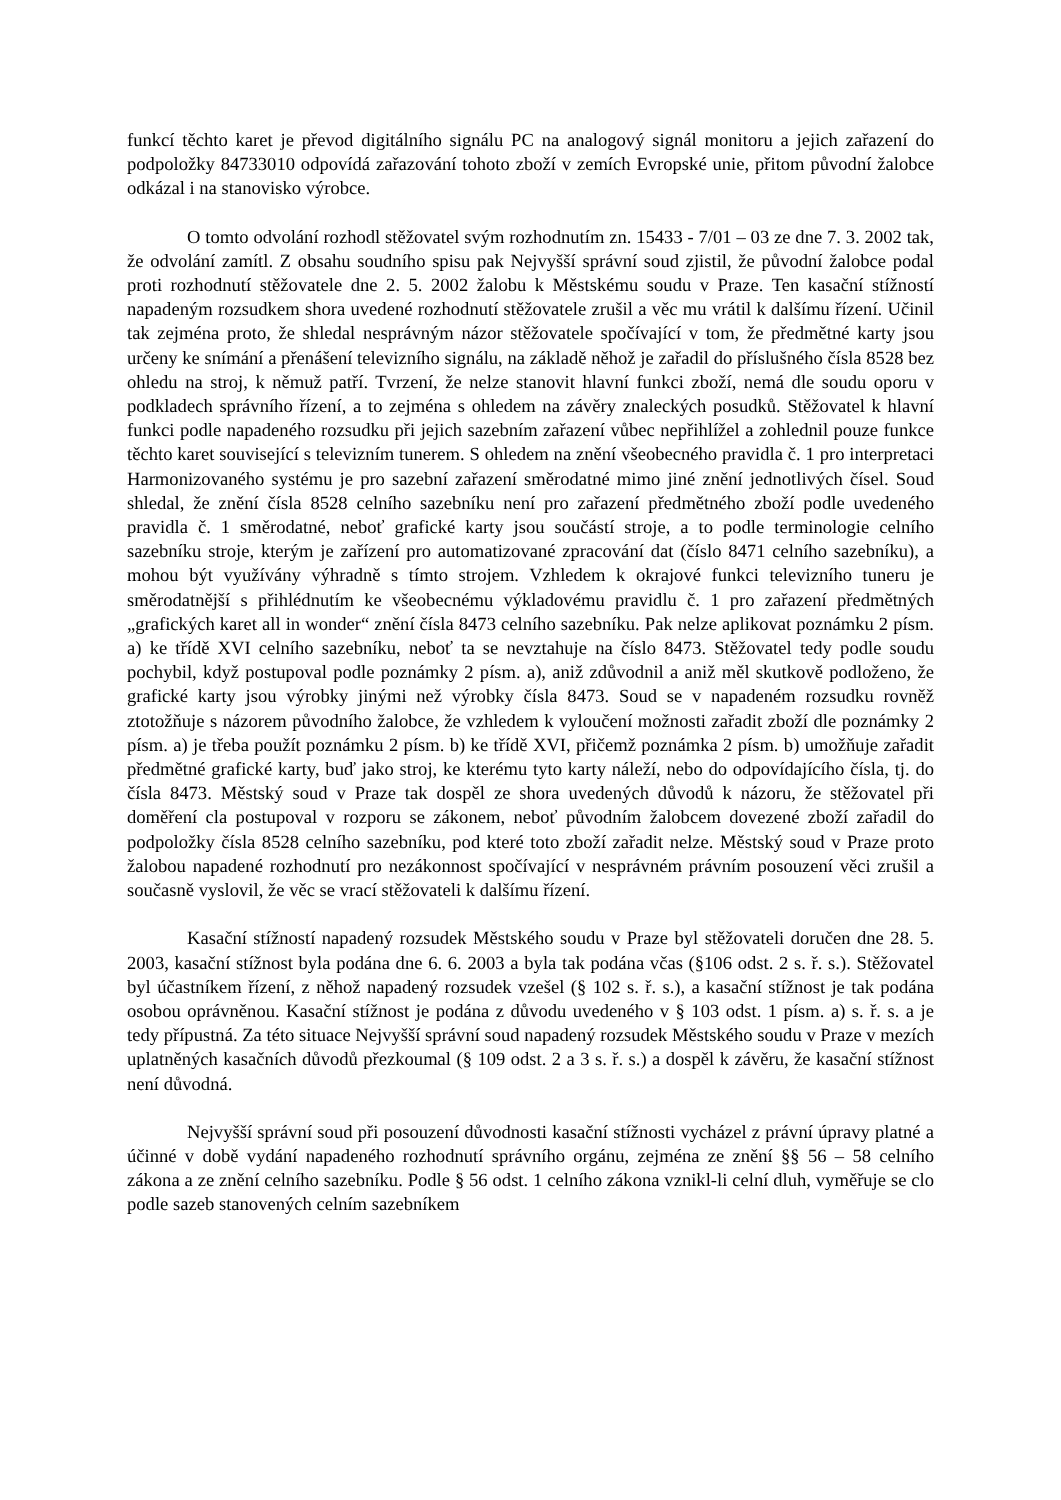funkcí těchto karet je převod digitálního signálu PC na analogový signál monitoru a jejich zařazení do podpoložky 84733010 odpovídá zařazování tohoto zboží v zemích Evropské unie, přitom původní žalobce odkázal i na stanovisko výrobce.
O tomto odvolání rozhodl stěžovatel svým rozhodnutím zn. 15433 - 7/01 – 03 ze dne 7. 3. 2002 tak, že odvolání zamítl. Z obsahu soudního spisu pak Nejvyšší správní soud zjistil, že původní žalobce podal proti rozhodnutí stěžovatele dne 2. 5. 2002 žalobu k Městskému soudu v Praze. Ten kasační stížností napadeným rozsudkem shora uvedené rozhodnutí stěžovatele zrušil a věc mu vrátil k dalšímu řízení. Učinil tak zejména proto, že shledal nesprávným názor stěžovatele spočívající v tom, že předmětné karty jsou určeny ke snímání a přenášení televizního signálu, na základě něhož je zařadil do příslušného čísla 8528 bez ohledu na stroj, k němuž patří. Tvrzení, že nelze stanovit hlavní funkci zboží, nemá dle soudu oporu v podkladech správního řízení, a to zejména s ohledem na závěry znaleckých posudků. Stěžovatel k hlavní funkci podle napadeného rozsudku při jejich sazebním zařazení vůbec nepřihlížel a zohlednil pouze funkce těchto karet související s televizním tunerem. S ohledem na znění všeobecného pravidla č. 1 pro interpretaci Harmonizovaného systému je pro sazební zařazení směrodatné mimo jiné znění jednotlivých čísel. Soud shledal, že znění čísla 8528 celního sazebníku není pro zařazení předmětného zboží podle uvedeného pravidla č. 1 směrodatné, neboť grafické karty jsou součástí stroje, a to podle terminologie celního sazebníku stroje, kterým je zařízení pro automatizované zpracování dat (číslo 8471 celního sazebníku), a mohou být využívány výhradně s tímto strojem. Vzhledem k okrajové funkci televizního tuneru je směrodatnější s přihlédnutím ke všeobecnému výkladovému pravidlu č. 1 pro zařazení předmětných „grafických karet all in wonder“ znění čísla 8473 celního sazebníku. Pak nelze aplikovat poznámku 2 písm. a) ke třídě XVI celního sazebníku, neboť ta se nevztahuje na číslo 8473. Stěžovatel tedy podle soudu pochybil, když postupoval podle poznámky 2 písm. a), aniž zdůvodnil a aniž měl skutkově podloženo, že grafické karty jsou výrobky jinými než výrobky čísla 8473. Soud se v napadeném rozsudku rovněž ztotožňuje s názorem původního žalobce, že vzhledem k vyloučení možnosti zařadit zboží dle poznámky 2 písm. a) je třeba použít poznámku 2 písm. b) ke třídě XVI, přičemž poznámka 2 písm. b) umožňuje zařadit předmětné grafické karty, buď jako stroj, ke kterému tyto karty náleží, nebo do odpovídajícího čísla, tj. do čísla 8473. Městský soud v Praze tak dospěl ze shora uvedených důvodů k názoru, že stěžovatel při doměření cla postupoval v rozporu se zákonem, neboť původním žalobcem dovezené zboží zařadil do podpoložky čísla 8528 celního sazebníku, pod které toto zboží zařadit nelze. Městský soud v Praze proto žalobou napadené rozhodnutí pro nezákonnost spočívající v nesprávném právním posouzení věci zrušil a současně vyslovil, že věc se vrací stěžovateli k dalšímu řízení.
Kasační stížností napadený rozsudek Městského soudu v Praze byl stěžovateli doručen dne 28. 5. 2003, kasační stížnost byla podána dne 6. 6. 2003 a byla tak podána včas (§106 odst. 2 s. ř. s.). Stěžovatel byl účastníkem řízení, z něhož napadený rozsudek vzešel (§ 102 s. ř. s.), a kasační stížnost je tak podána osobou oprávněnou. Kasační stížnost je podána z důvodu uvedeného v § 103 odst. 1 písm. a) s. ř. s. a je tedy přípustná. Za této situace Nejvyšší správní soud napadený rozsudek Městského soudu v Praze v mezích uplatněných kasačních důvodů přezkoumal (§ 109 odst. 2 a 3 s. ř. s.) a dospěl k závěru, že kasační stížnost není důvodná.
Nejvyšší správní soud při posouzení důvodnosti kasační stížnosti vycházel z právní úpravy platné a účinné v době vydání napadeného rozhodnutí správního orgánu, zejména ze znění §§ 56 – 58 celního zákona a ze znění celního sazebníku. Podle § 56 odst. 1 celního zákona vznikl-li celní dluh, vyměřuje se clo podle sazeb stanovených celním sazebníkem